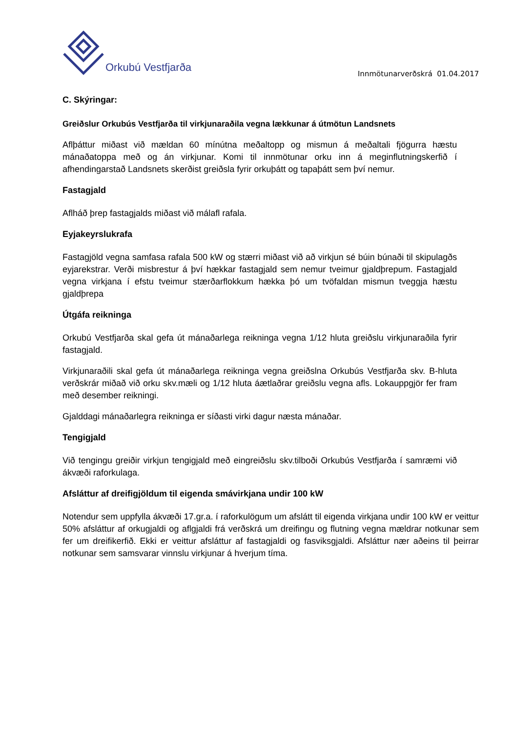Orkubú Vestfjarða
Innmötunarverðskrá 01.04.2017
C. Skýringar:
Greiðslur Orkubús Vestfjarða til virkjunaraðila vegna lækkunar á útmötun Landsnets
Aflþáttur miðast við mældan 60 mínútna meðaltopp og mismun á meðaltali fjögurra hæstu mánaðatoppa með og án virkjunar. Komi til innmötunar orku inn á meginflutningskerfið í afhendingarstað Landsnets skerðist greiðsla fyrir orkuþátt og tapaþátt sem því nemur.
Fastagjald
Aflháð þrep fastagjalds miðast við málafl rafala.
Eyjakeyrslukrafa
Fastagjöld vegna samfasa rafala 500 kW og stærri miðast við að virkjun sé búin búnaði til skipulagðs eyjarekstrar. Verði misbrestur á því hækkar fastagjald sem nemur tveimur gjaldþrepum. Fastagjald vegna virkjana í efstu tveimur stærðarflokkum hækka þó um tvöfaldan mismun tveggja hæstu gjaldþrepa
Útgáfa reikninga
Orkubú Vestfjarða skal gefa út mánaðarlega reikninga vegna 1/12 hluta greiðslu virkjunaraðila fyrir fastagjald.
Virkjunaraðili skal gefa út mánaðarlega reikninga vegna greiðslna Orkubús Vestfjarða skv. B-hluta verðskrár miðað við orku skv.mæli og 1/12 hluta áætlaðrar greiðslu vegna afls. Lokauppgjör fer fram með desember reikningi.
Gjalddagi mánaðarlegra reikninga er síðasti virki dagur næsta mánaðar.
Tengigjald
Við tengingu greiðir virkjun tengigjald með eingreiðslu skv.tilboði Orkubús Vestfjarða í samræmi við ákvæði raforkulaga.
Afsláttur af dreifigjöldum til eigenda smávirkjana undir 100 kW
Notendur sem uppfylla ákvæði 17.gr.a. í raforkulögum um afslátt til eigenda virkjana undir 100 kW er veittur 50% afsláttur af orkugjaldi og aflgjaldi frá verðskrá um dreifingu og flutning vegna mældrar notkunar sem fer um dreifikerfið. Ekki er veittur afsláttur af fastagjaldi og fasviksgjaldi. Afsláttur nær aðeins til þeirrar notkunar sem samsvarar vinnslu virkjunar á hverjum tíma.